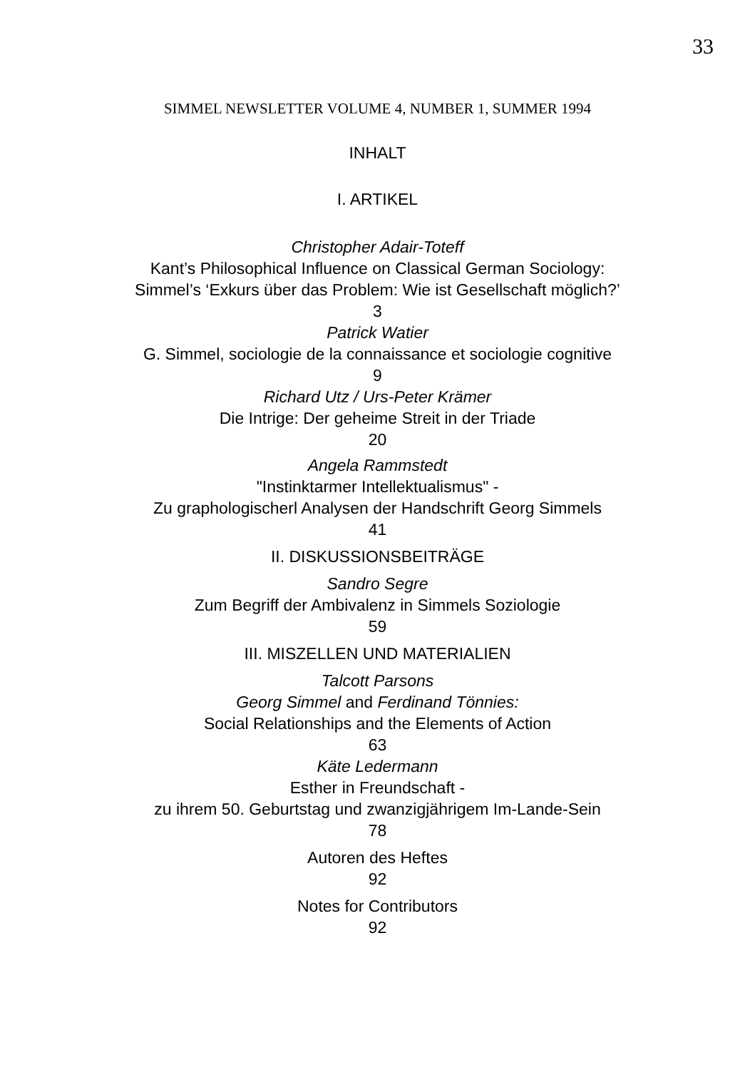33
SIMMEL NEWSLETTER VOLUME 4, NUMBER 1, SUMMER 1994
INHALT
I. ARTIKEL
Christopher Adair-Toteff
Kant’s Philosophical Influence on Classical German Sociology:
Simmel’s ‘Exkurs über das Problem: Wie ist Gesellschaft möglich?’
3
Patrick Watier
G. Simmel, sociologie de la connaissance et sociologie cognitive
9
Richard Utz / Urs-Peter Krämer
Die Intrige: Der geheime Streit in der Triade
20
Angela Rammstedt
"Instinktarmer Intellektualismus" -
Zu graphologischerl Analysen der Handschrift Georg Simmels
41
II. DISKUSSIONSBEITRÄGE
Sandro Segre
Zum Begriff der Ambivalenz in Simmels Soziologie
59
III. MISZELLEN UND MATERIALIEN
Talcott Parsons
Georg Simmel and Ferdinand Tönnies:
Social Relationships and the Elements of Action
63
Käte Ledermann
Esther in Freundschaft -
zu ihrem 50. Geburtstag und zwanzigjährigem Im-Lande-Sein
78
Autoren des Heftes
92
Notes for Contributors
92